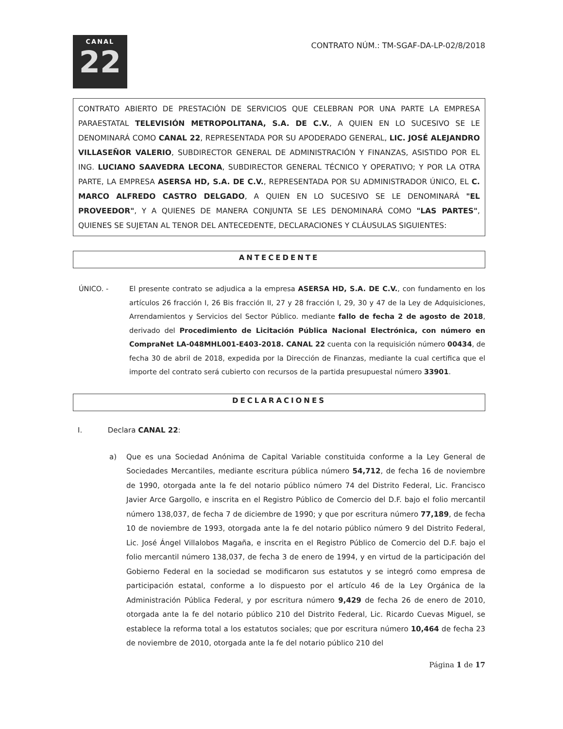CANAL
22
CONTRATO NÚM.: TM-SGAF-DA-LP-02/8/2018
CONTRATO ABIERTO DE PRESTACIÓN DE SERVICIOS QUE CELEBRAN POR UNA PARTE LA EMPRESA PARAESTATAL TELEVISIÓN METROPOLITANA, S.A. DE C.V., A QUIEN EN LO SUCESIVO SE LE DENOMINARÁ COMO CANAL 22, REPRESENTADA POR SU APODERADO GENERAL, LIC. JOSÉ ALEJANDRO VILLASEÑOR VALERIO, SUBDIRECTOR GENERAL DE ADMINISTRACIÓN Y FINANZAS, ASISTIDO POR EL ING. LUCIANO SAAVEDRA LECONA, SUBDIRECTOR GENERAL TÉCNICO Y OPERATIVO; Y POR LA OTRA PARTE, LA EMPRESA ASERSA HD, S.A. DE C.V., REPRESENTADA POR SU ADMINISTRADOR ÚNICO, EL C. MARCO ALFREDO CASTRO DELGADO, A QUIEN EN LO SUCESIVO SE LE DENOMINARÁ "EL PROVEEDOR", Y A QUIENES DE MANERA CONJUNTA SE LES DENOMINARÁ COMO "LAS PARTES", QUIENES SE SUJETAN AL TENOR DEL ANTECEDENTE, DECLARACIONES Y CLÁUSULAS SIGUIENTES:
ANTECEDENTE
ÚNICO. - El presente contrato se adjudica a la empresa ASERSA HD, S.A. DE C.V., con fundamento en los artículos 26 fracción I, 26 Bis fracción II, 27 y 28 fracción I, 29, 30 y 47 de la Ley de Adquisiciones, Arrendamientos y Servicios del Sector Público. mediante fallo de fecha 2 de agosto de 2018, derivado del Procedimiento de Licitación Pública Nacional Electrónica, con número en CompraNet LA-048MHL001-E403-2018. CANAL 22 cuenta con la requisición número 00434, de fecha 30 de abril de 2018, expedida por la Dirección de Finanzas, mediante la cual certifica que el importe del contrato será cubierto con recursos de la partida presupuestal número 33901.
DECLARACIONES
I. Declara CANAL 22:
a) Que es una Sociedad Anónima de Capital Variable constituida conforme a la Ley General de Sociedades Mercantiles, mediante escritura pública número 54,712, de fecha 16 de noviembre de 1990, otorgada ante la fe del notario público número 74 del Distrito Federal, Lic. Francisco Javier Arce Gargollo, e inscrita en el Registro Público de Comercio del D.F. bajo el folio mercantil número 138,037, de fecha 7 de diciembre de 1990; y que por escritura número 77,189, de fecha 10 de noviembre de 1993, otorgada ante la fe del notario público número 9 del Distrito Federal, Lic. José Ángel Villalobos Magaña, e inscrita en el Registro Público de Comercio del D.F. bajo el folio mercantil número 138,037, de fecha 3 de enero de 1994, y en virtud de la participación del Gobierno Federal en la sociedad se modificaron sus estatutos y se integró como empresa de participación estatal, conforme a lo dispuesto por el artículo 46 de la Ley Orgánica de la Administración Pública Federal, y por escritura número 9,429 de fecha 26 de enero de 2010, otorgada ante la fe del notario público 210 del Distrito Federal, Lic. Ricardo Cuevas Miguel, se establece la reforma total a los estatutos sociales; que por escritura número 10,464 de fecha 23 de noviembre de 2010, otorgada ante la fe del notario público 210 del
Página 1 de 17